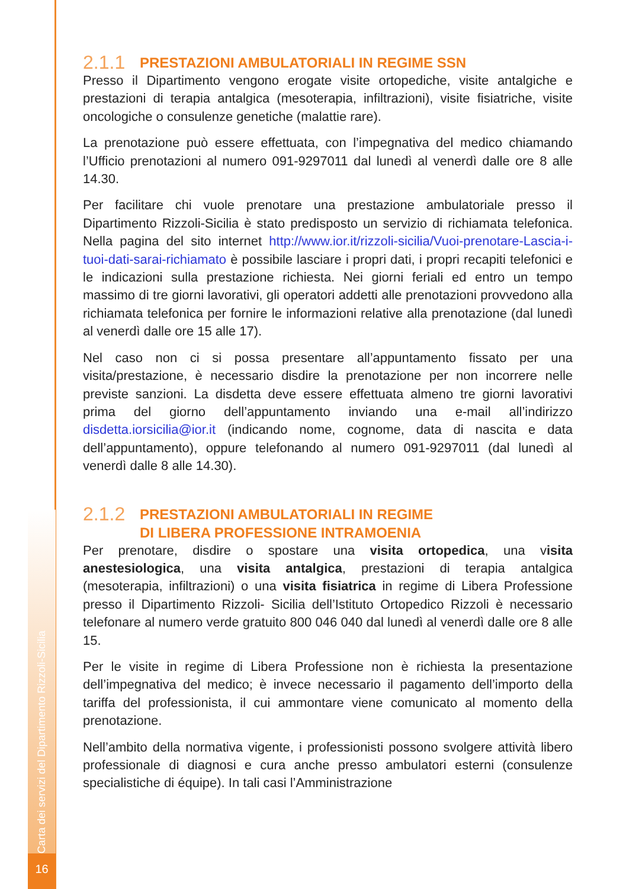Carta dei servizi del Dipartimento Rizzoli-Sicilia
16
2.1.1 PRESTAZIONI AMBULATORIALI IN REGIME SSN
Presso il Dipartimento vengono erogate visite ortopediche, visite antalgiche e prestazioni di terapia antalgica (mesoterapia, infiltrazioni), visite fisiatriche, visite oncologiche o consulenze genetiche (malattie rare).
La prenotazione può essere effettuata, con l’impegnativa del medico chiamando l’Ufficio prenotazioni al numero 091-9297011 dal lunedì al venerdì dalle ore 8 alle 14.30.
Per facilitare chi vuole prenotare una prestazione ambulatoriale presso il Dipartimento Rizzoli-Sicilia è stato predisposto un servizio di richiamata telefonica. Nella pagina del sito internet http://www.ior.it/rizzoli-sicilia/Vuoi-prenotare-Lascia-i-tuoi-dati-sarai-richiamato è possibile lasciare i propri dati, i propri recapiti telefonici e le indicazioni sulla prestazione richiesta. Nei giorni feriali ed entro un tempo massimo di tre giorni lavorativi, gli operatori addetti alle prenotazioni provvedono alla richiamata telefonica per fornire le informazioni relative alla prenotazione (dal lunedì al venerdì dalle ore 15 alle 17).
Nel caso non ci si possa presentare all’appuntamento fissato per una visita/prestazione, è necessario disdire la prenotazione per non incorrere nelle previste sanzioni. La disdetta deve essere effettuata almeno tre giorni lavorativi prima del giorno dell’appuntamento inviando una e-mail all’indirizzo disdetta.iorsicilia@ior.it (indicando nome, cognome, data di nascita e data dell’appuntamento), oppure telefonando al numero 091-9297011 (dal lunedì al venerdì dalle 8 alle 14.30).
2.1.2 PRESTAZIONI AMBULATORIALI IN REGIME
DI LIBERA PROFESSIONE INTRAMOENIA
Per prenotare, disdire o spostare una visita ortopedica, una visita anestesiologica, una visita antalgica, prestazioni di terapia antalgica (mesoterapia, infiltrazioni) o una visita fisiatrica in regime di Libera Professione presso il Dipartimento Rizzoli- Sicilia dell’Istituto Ortopedico Rizzoli è necessario telefonare al numero verde gratuito 800 046 040 dal lunedì al venerdì dalle ore 8 alle 15.
Per le visite in regime di Libera Professione non è richiesta la presentazione dell’impegnativa del medico; è invece necessario il pagamento dell’importo della tariffa del professionista, il cui ammontare viene comunicato al momento della prenotazione.
Nell’ambito della normativa vigente, i professionisti possono svolgere attività libero professionale di diagnosi e cura anche presso ambulatori esterni (consulenze specialistiche di équipe). In tali casi l’Amministrazione